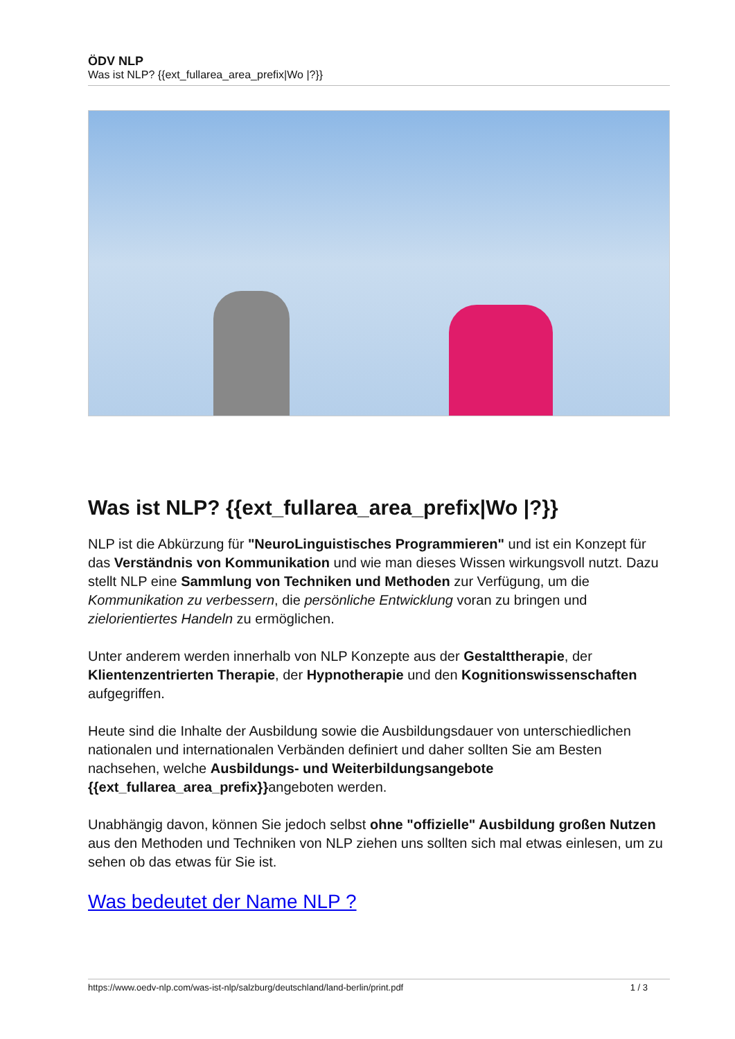ÖDV NLP
Was ist NLP? {{ext_fullarea_area_prefix|Wo |?}}
Was ist NLP? {{ext_fullarea_area_prefix|Wo |?}}
NLP ist die Abkürzung für "NeuroLinguistisches Programmieren" und ist ein Konzept für das Verständnis von Kommunikation und wie man dieses Wissen wirkungsvoll nutzt. Dazu stellt NLP eine Sammlung von Techniken und Methoden zur Verfügung, um die Kommunikation zu verbessern, die persönliche Entwicklung voran zu bringen und zielorientiertes Handeln zu ermöglichen.
Unter anderem werden innerhalb von NLP Konzepte aus der Gestalttherapie, der Klientenzentrierten Therapie, der Hypnotherapie und den Kognitionswissenschaften aufgegriffen.
Heute sind die Inhalte der Ausbildung sowie die Ausbildungsdauer von unterschiedlichen nationalen und internationalen Verbänden definiert und daher sollten Sie am Besten nachsehen, welche Ausbildungs- und Weiterbildungsangebote {{ext_fullarea_area_prefix}}angeboten werden.
Unabhängig davon, können Sie jedoch selbst ohne "offizielle" Ausbildung großen Nutzen aus den Methoden und Techniken von NLP ziehen uns sollten sich mal etwas einlesen, um zu sehen ob das etwas für Sie ist.
Was bedeutet der Name NLP ?
https://www.oedv-nlp.com/was-ist-nlp/salzburg/deutschland/land-berlin/print.pdf 1 / 3